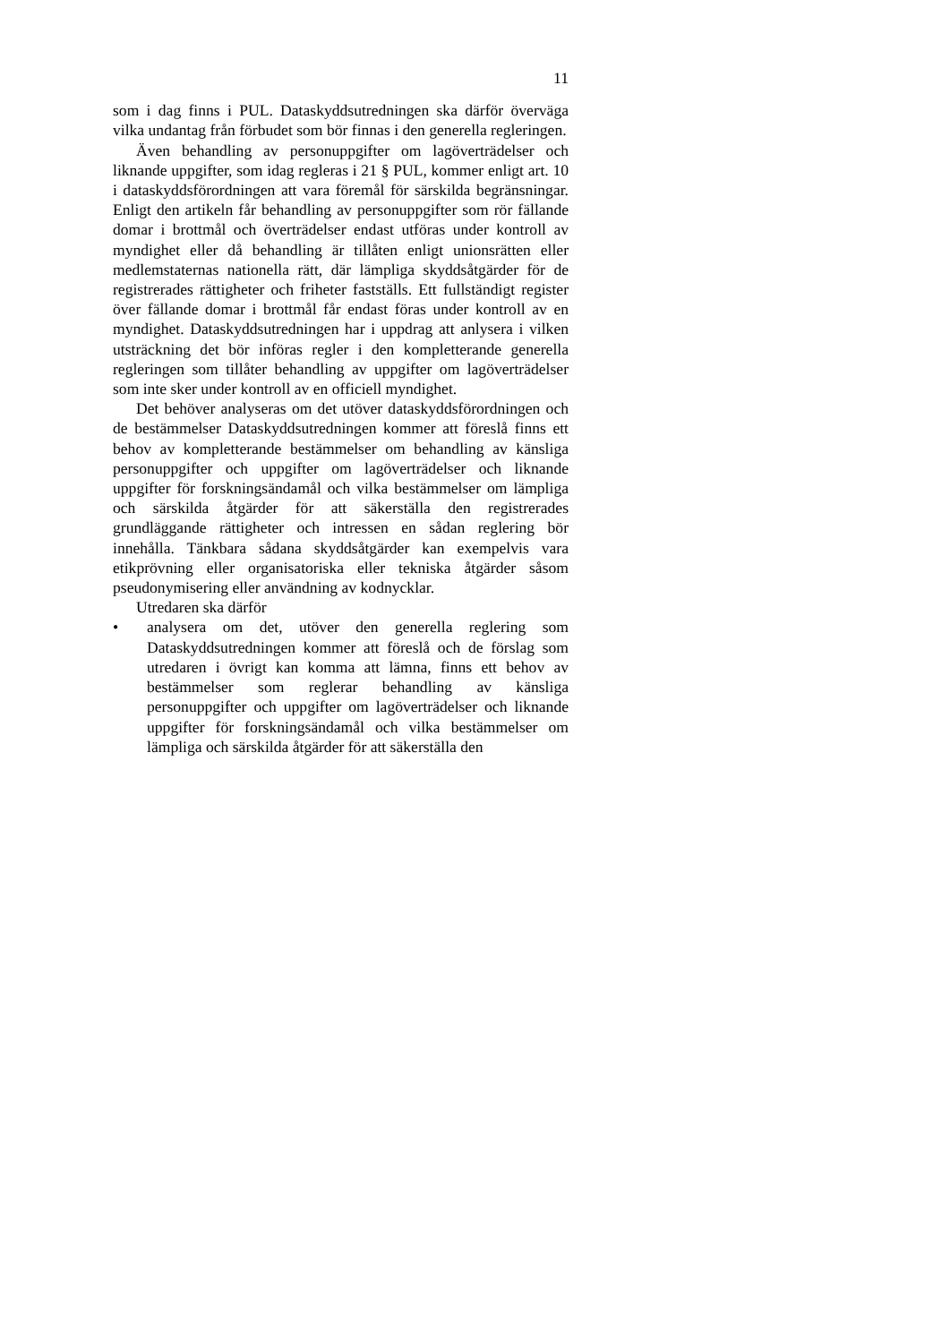11
som i dag finns i PUL. Dataskyddsutredningen ska därför överväga vilka undantag från förbudet som bör finnas i den generella regleringen.
Även behandling av personuppgifter om lagöverträdelser och liknande uppgifter, som idag regleras i 21 § PUL, kommer enligt art. 10 i dataskyddsförordningen att vara föremål för särskilda begränsningar. Enligt den artikeln får behandling av personuppgifter som rör fällande domar i brottmål och överträdelser endast utföras under kontroll av myndighet eller då behandling är tillåten enligt unionsrätten eller medlemstaternas nationella rätt, där lämpliga skyddsåtgärder för de registrerades rättigheter och friheter fastställs. Ett fullständigt register över fällande domar i brottmål får endast föras under kontroll av en myndighet. Dataskyddsutredningen har i uppdrag att anlysera i vilken utsträckning det bör införas regler i den kompletterande generella regleringen som tillåter behandling av uppgifter om lagöverträdelser som inte sker under kontroll av en officiell myndighet.
Det behöver analyseras om det utöver dataskyddsförordningen och de bestämmelser Dataskyddsutredningen kommer att föreslå finns ett behov av kompletterande bestämmelser om behandling av känsliga personuppgifter och uppgifter om lagöverträdelser och liknande uppgifter för forskningsändamål och vilka bestämmelser om lämpliga och särskilda åtgärder för att säkerställa den registrerades grundläggande rättigheter och intressen en sådan reglering bör innehålla. Tänkbara sådana skyddsåtgärder kan exempelvis vara etikprövning eller organisatoriska eller tekniska åtgärder såsom pseudonymisering eller användning av kodnycklar.
Utredaren ska därför
• analysera om det, utöver den generella reglering som Dataskyddsutredningen kommer att föreslå och de förslag som utredaren i övrigt kan komma att lämna, finns ett behov av bestämmelser som reglerar behandling av känsliga personuppgifter och uppgifter om lagöverträdelser och liknande uppgifter för forskningsändamål och vilka bestämmelser om lämpliga och särskilda åtgärder för att säkerställa den